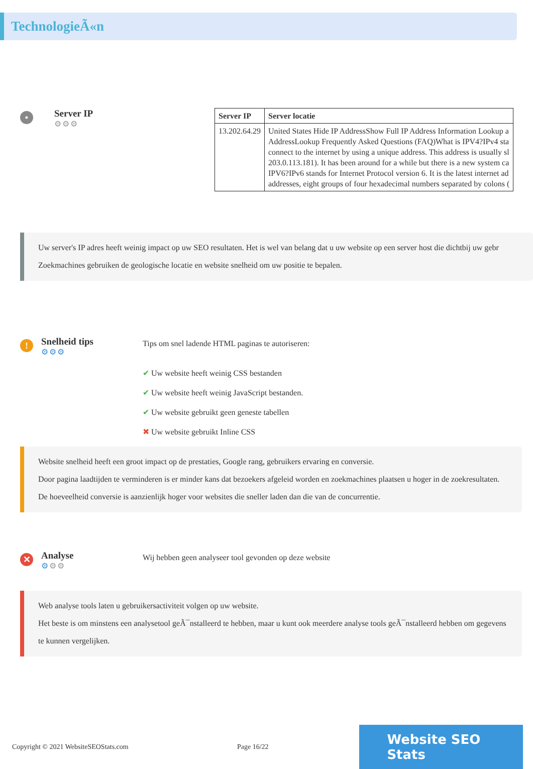TechnologieÃ«n
•
Server IP
⚙⚙⚙
| Server IP | Server locatie |
| --- | --- |
| 13.202.64.29 | United States Hide IP AddressShow Full IP Address Information Lookup a AddressLookup Frequently Asked Questions (FAQ)What is IPV4?IPv4 sta connect to the internet by using a unique address. This address is usually sl 203.0.113.181). It has been around for a while but there is a new system ca IPV6?IPv6 stands for Internet Protocol version 6. It is the latest internet ad addresses, eight groups of four hexadecimal numbers separated by colons ( |
Uw server's IP adres heeft weinig impact op uw SEO resultaten. Het is wel van belang dat u uw website op een server host die dichtbij uw gebr
Zoekmachines gebruiken de geologische locatie en website snelheid om uw positie te bepalen.
!
Snelheid tips
⚙⚙⚙
Tips om snel ladende HTML paginas te autoriseren:
✔ Uw website heeft weinig CSS bestanden
✔ Uw website heeft weinig JavaScript bestanden.
✔ Uw website gebruikt geen geneste tabellen
✖ Uw website gebruikt Inline CSS
Website snelheid heeft een groot impact op de prestaties, Google rang, gebruikers ervaring en conversie.
Door pagina laadtijden te verminderen is er minder kans dat bezoekers afgeleid worden en zoekmachines plaatsen u hoger in de zoekresultaten.
De hoeveelheid conversie is aanzienlijk hoger voor websites die sneller laden dan die van de concurrentie.
✕
Analyse
⚙⚙⚙
Wij hebben geen analyseer tool gevonden op deze website
Web analyse tools laten u gebruikersactiviteit volgen op uw website.
Het beste is om minstens een analysetool geÃ¯nstalleerd te hebben, maar u kunt ook meerdere analyse tools geÃ¯nstalleerd hebben om gegevens te kunnen vergelijken.
Copyright © 2021 WebsiteSEOStats.com Page 16/22
Website SEO Stats